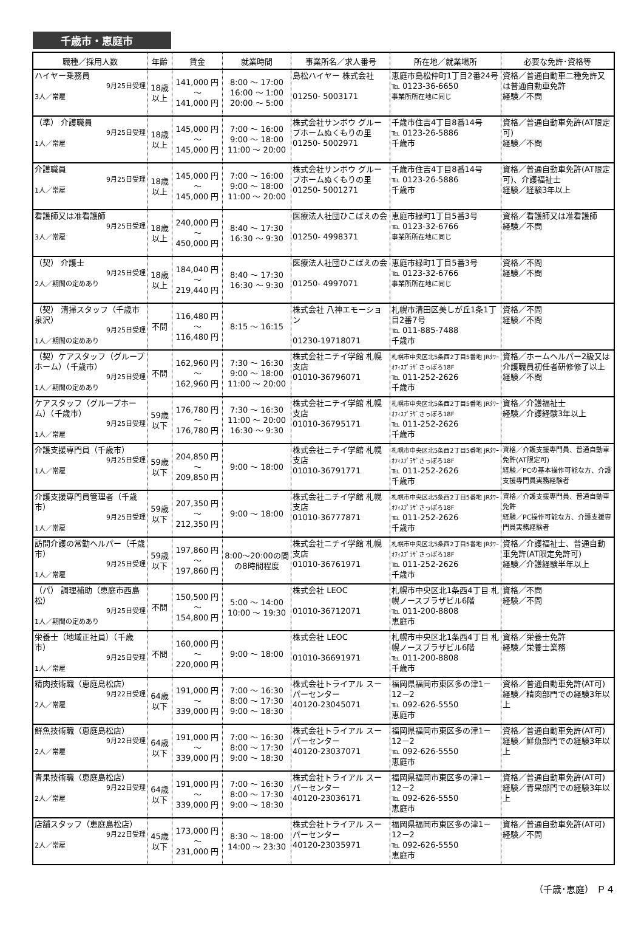千歳市・恵庭市
| 職種／採用人数 | 年齢 | 賃金 | 就業時間 | 事業所名／求人番号 | 所在地／就業場所 | 必要な免許･資格等 |
| --- | --- | --- | --- | --- | --- | --- |
| ハイヤー乗務員 9月25日受理 3人／常雇 | 18歳 以上 | 141,000 円 ～ 141,000 円 | 8:00 ～ 17:00 16:00 ～ 1:00 20:00 ～ 5:00 | 島松ハイヤー 株式会社 01250- 5003171 | 恵庭市島松仲町1丁目2番24号 ℡ 0123-36-6650 事業所所在地に同じ | 資格／普通自動車二種免許又は普通自動車免許 経験／不問 |
| （準） 介護職員 9月25日受理 1人／常雇 | 18歳 以上 | 145,000 円 ～ 145,000 円 | 7:00 ～ 16:00 9:00 ～ 18:00 11:00 ～ 20:00 | 株式会社サンボウ グループホームぬくもりの里 01250- 5002971 | 千歳市住吉4丁目8番14号 ℡ 0123-26-5886 千歳市 | 資格／普通自動車免許(AT限定可) 経験／不問 |
| 介護職員 9月25日受理 1人／常雇 | 18歳 以上 | 145,000 円 ～ 145,000 円 | 7:00 ～ 16:00 9:00 ～ 18:00 11:00 ～ 20:00 | 株式会社サンボウ グループホームぬくもりの里 01250- 5001271 | 千歳市住吉4丁目8番14号 ℡ 0123-26-5886 千歳市 | 資格／普通自動車免許(AT限定可)、介護福祉士 経験／経験3年以上 |
| 看護師又は准看護師 9月25日受理 3人／常雇 | 18歳 以上 | 240,000 円 ～ 450,000 円 | 8:40 ～ 17:30 16:30 ～ 9:30 | 医療法人社団ひこばえの会 01250- 4998371 | 恵庭市緑町1丁目5番3号 ℡ 0123-32-6766 事業所所在地に同じ | 資格／看護師又は准看護師 経験／不問 |
| （契） 介護士 9月25日受理 2人／期間の定めあり | 18歳 以上 | 184,040 円 ～ 219,440 円 | 8:40 ～ 17:30 16:30 ～ 9:30 | 医療法人社団ひこばえの会 01250- 4997071 | 恵庭市緑町1丁目5番3号 ℡ 0123-32-6766 事業所所在地に同じ | 資格／不問 経験／不問 |
| （契） 清掃スタッフ（千歳市泉沢） 9月25日受理 1人／期間の定めあり | 不問 | 116,480 円 ～ 116,480 円 | 8:15 ～ 16:15 | 株式会社 八神エモーション 01230-19718071 | 札幌市清田区美しが丘1条1丁目2番7号 ℡ 011-885-7488 千歳市 | 資格／不問 経験／不問 |
| （契）ケアスタッフ（グループホーム）（千歳市） 9月25日受理 1人／期間の定めあり | 不問 | 162,960 円 ～ 162,960 円 | 7:30 ～ 16:30 9:00 ～ 18:00 11:00 ～ 20:00 | 株式会社ニチイ学館 札幌支店 01010-36796071 | 札幌市中央区北5条西2丁目5番地 JRﾀﾜｰｵﾌｨｽﾌﾟﾗｻﾞさっぽろ18F ℡ 011-252-2626 千歳市 | 資格／ホームヘルパー2級又は介護職員初任者研修修了以上 経験／不問 |
| ケアスタッフ（グループホーム）（千歳市） 9月25日受理 1人／常雇 | 59歳 以下 | 176,780 円 ～ 176,780 円 | 7:30 ～ 16:30 11:00 ～ 20:00 16:30 ～ 9:30 | 株式会社ニチイ学館 札幌支店 01010-36795171 | 札幌市中央区北5条西2丁目5番地 JRﾀﾜｰｵﾌｨｽﾌﾟﾗｻﾞさっぽろ18F ℡ 011-252-2626 千歳市 | 資格／介護福祉士 経験／介護経験3年以上 |
| 介護支援専門員（千歳市） 9月25日受理 1人／常雇 | 59歳 以下 | 204,850 円 ～ 209,850 円 | 9:00 ～ 18:00 | 株式会社ニチイ学館 札幌支店 01010-36791771 | 札幌市中央区北5条西2丁目5番地 JRﾀﾜｰｵﾌｨｽﾌﾟﾗｻﾞさっぽろ18F ℡ 011-252-2626 千歳市 | 資格／介護支援専門員、普通自動車免許(AT限定可) 経験／PCの基本操作可能な方、介護支援専門員実務経験者 |
| 介護支援専門員管理者（千歳市） 9月25日受理 1人／常雇 | 59歳 以下 | 207,350 円 ～ 212,350 円 | 9:00 ～ 18:00 | 株式会社ニチイ学館 札幌支店 01010-36777871 | 札幌市中央区北5条西2丁目5番地 JRﾀﾜｰｵﾌｨｽﾌﾟﾗｻﾞさっぽろ18F ℡ 011-252-2626 千歳市 | 資格／介護支援専門員、普通自動車免許 経験／PC操作可能な方、介護支援専門員実務経験者 |
| 訪問介護の常勤ヘルパー（千歳市） 9月25日受理 1人／常雇 | 59歳 以下 | 197,860 円 ～ 197,860 円 | 8:00～20:00の間の8時間程度 | 株式会社ニチイ学館 札幌支店 01010-36761971 | 札幌市中央区北5条西2丁目5番地 JRﾀﾜｰｵﾌｨｽﾌﾟﾗｻﾞさっぽろ18F ℡ 011-252-2626 千歳市 | 資格／介護福祉士、普通自動車免許(AT限定免許可) 経験／介護経験半年以上 |
| （パ） 調理補助（恵庭市西島松） 9月25日受理 1人／期間の定めあり | 不問 | 150,500 円 ～ 154,800 円 | 5:00 ～ 14:00 10:00 ～ 19:30 | 株式会社 LEOC 01010-36712071 | 札幌市中央区北1条西4丁目 札幌ノースプラザビル6階 ℡ 011-200-8808 恵庭市 | 資格／不問 経験／不問 |
| 栄養士（地域正社員）（千歳市） 9月25日受理 1人／常雇 | 不問 | 160,000 円 ～ 220,000 円 | 9:00 ～ 18:00 | 株式会社 LEOC 01010-36691971 | 札幌市中央区北1条西4丁目 札幌ノースプラザビル6階 ℡ 011-200-8808 千歳市 | 資格／栄養士免許 経験／栄養士業務 |
| 精肉技術職（恵庭島松店） 9月22日受理 2人／常雇 | 64歳 以下 | 191,000 円 ～ 339,000 円 | 7:00 ～ 16:30 8:00 ～ 17:30 9:00 ～ 18:30 | 株式会社トライアル スーパーセンター 40120-23045071 | 福岡県福岡市東区多の津1－12－2 ℡ 092-626-5550 恵庭市 | 資格／普通自動車免許(AT可) 経験／精肉部門での経験3年以上 |
| 鮮魚技術職（恵庭島松店） 9月22日受理 2人／常雇 | 64歳 以下 | 191,000 円 ～ 339,000 円 | 7:00 ～ 16:30 8:00 ～ 17:30 9:00 ～ 18:30 | 株式会社トライアル スーパーセンター 40120-23037071 | 福岡県福岡市東区多の津1－12－2 ℡ 092-626-5550 恵庭市 | 資格／普通自動車免許(AT可) 経験／鮮魚部門での経験3年以上 |
| 青果技術職（恵庭島松店） 9月22日受理 2人／常雇 | 64歳 以下 | 191,000 円 ～ 339,000 円 | 7:00 ～ 16:30 8:00 ～ 17:30 9:00 ～ 18:30 | 株式会社トライアル スーパーセンター 40120-23036171 | 福岡県福岡市東区多の津1－12－2 ℡ 092-626-5550 恵庭市 | 資格／普通自動車免許(AT可) 経験／青果部門での経験3年以上 |
| 店舗スタッフ（恵庭島松店） 9月22日受理 2人／常雇 | 45歳 以下 | 173,000 円 ～ 231,000 円 | 8:30 ～ 18:00 14:00 ～ 23:30 | 株式会社トライアル スーパーセンター 40120-23035971 | 福岡県福岡市東区多の津1－12－2 ℡ 092-626-5550 恵庭市 | 資格／普通自動車免許(AT可) 経験／不問 |
（千歳･恵庭） Ｐ４